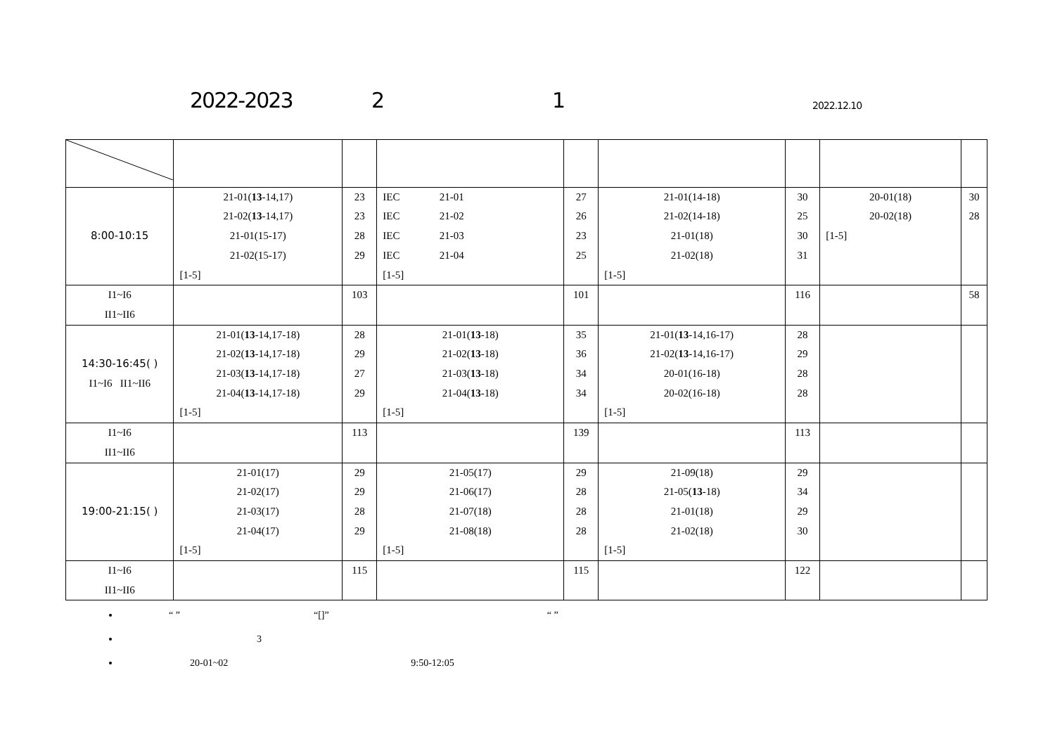2022-2023 2 1 2022.12.10
| 8:00-10:15 | 21-01( 13 -14,17) 21-02( 13 -14,17) 21-01(15-17) 21-02(15-17) [1-5] | 23 23 28 29 | IEC 21-01 IEC 21-02 IEC 21-03 IEC 21-04 [1-5] | 27 26 23 25 | 21-01(14-18) 21-02(14-18) 21-01(18) 21-02(18) [1-5] | 30 25 30 31 | 20-01(18) 20-02(18) [1-5] | 30 28 |
| I1~I6 II1~II6 | | 103 | | 101 | | 116 | | 58 |
| 14:30-16:45( ) I1~I6 II1~II6 | 21-01( 13 -14,17-18) 21-02( 13 -14,17-18) 21-03( 13 -14,17-18) 21-04( 13 -14,17-18) [1-5] | 28 29 27 29 | 21-01( 13 -18) 21-02( 13 -18) 21-03( 13 -18) 21-04( 13 -18) [1-5] | 35 36 34 34 | 21-01( 13 -14,16-17) 21-02( 13 -14,16-17) 20-01(16-18) 20-02(16-18) [1-5] | 28 29 28 28 | | |
| I1~I6 II1~II6 | | 113 | | 139 | | 113 | | |
| 19:00-21:15( ) | 21-01(17) 21-02(17) 21-03(17) 21-04(17) [1-5] | 29 29 28 29 | 21-05(17) 21-06(17) 21-07(18) 21-08(18) [1-5] | 29 28 28 28 | 21-09(18) 21-05( 13 -18) 21-01(18) 21-02(18) [1-5] | 29 34 29 30 | | |
| I1~I6 II1~II6 | | 115 | | 115 | | 122 | | |
“ ” “[]” “ ”
3
20-01~02 9:50-12:05